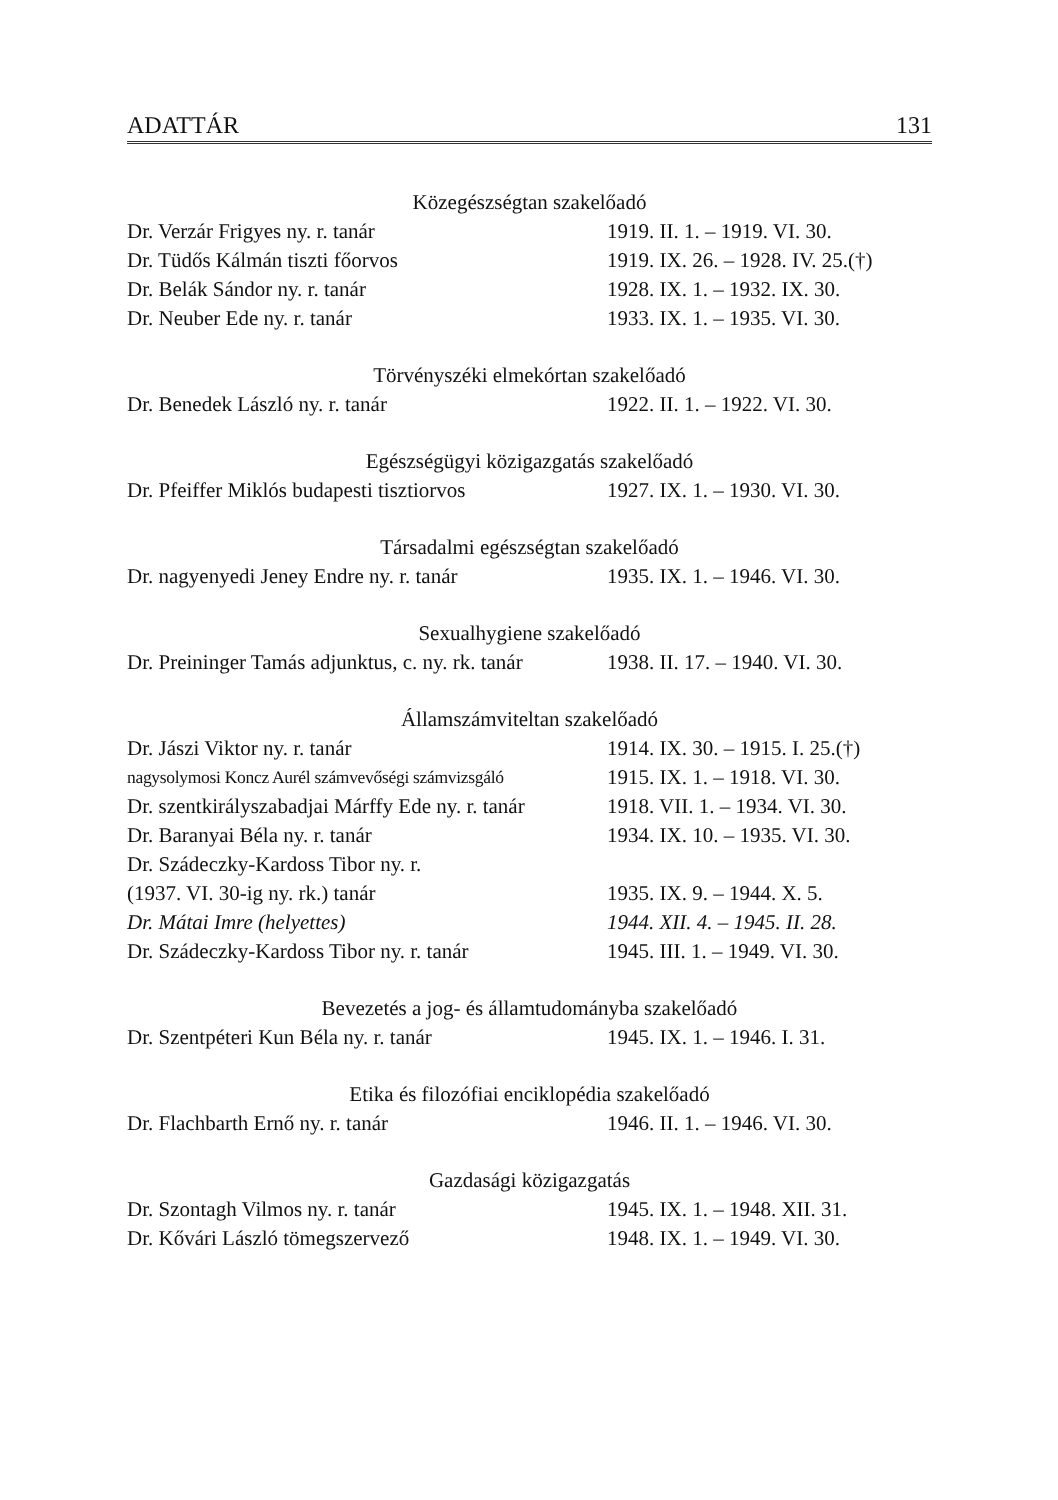ADATTÁR 131
Közegészségtan szakelőadó
| Dr. Verzár Frigyes ny. r. tanár | 1919. II. 1. – 1919. VI. 30. |
| Dr. Tüdős Kálmán tiszti főorvos | 1919. IX. 26. – 1928. IV. 25.(†) |
| Dr. Belák Sándor ny. r. tanár | 1928. IX. 1. – 1932. IX. 30. |
| Dr. Neuber Ede ny. r. tanár | 1933. IX. 1. – 1935. VI. 30. |
Törvényszéki elmekórtan szakelőadó
| Dr. Benedek László ny. r. tanár | 1922. II. 1. – 1922. VI. 30. |
Egészségügyi közigazgatás szakelőadó
| Dr. Pfeiffer Miklós budapesti tisztiorvos | 1927. IX. 1. – 1930. VI. 30. |
Társadalmi egészségtan szakelőadó
| Dr. nagyenyedi Jeney Endre ny. r. tanár | 1935. IX. 1. – 1946. VI. 30. |
Sexualhygiene szakelőadó
| Dr. Preininger Tamás adjunktus, c. ny. rk. tanár | 1938. II. 17. – 1940. VI. 30. |
Államszámviteltan szakelőadó
| Dr. Jászi Viktor ny. r. tanár | 1914. IX. 30. – 1915. I. 25.(†) |
| nagysolymosi Koncz Aurél számvevőségi számvizsgáló | 1915. IX. 1. – 1918. VI. 30. |
| Dr. szentkirályszabadjai Márffy Ede ny. r. tanár | 1918. VII. 1. – 1934. VI. 30. |
| Dr. Baranyai Béla ny. r. tanár | 1934. IX. 10. – 1935. VI. 30. |
| Dr. Szádeczky-Kardoss Tibor ny. r. | |
| (1937. VI. 30-ig ny. rk.) tanár | 1935. IX. 9. – 1944. X. 5. |
| Dr. Mátai Imre (helyettes) | 1944. XII. 4. – 1945. II. 28. |
| Dr. Szádeczky-Kardoss Tibor ny. r. tanár | 1945. III. 1. – 1949. VI. 30. |
Bevezetés a jog- és államtudományba szakelőadó
| Dr. Szentpéteri Kun Béla ny. r. tanár | 1945. IX. 1. – 1946. I. 31. |
Etika és filozófiai enciklopédia szakelőadó
| Dr. Flachbarth Ernő ny. r. tanár | 1946. II. 1. – 1946. VI. 30. |
Gazdasági közigazgatás
| Dr. Szontagh Vilmos ny. r. tanár | 1945. IX. 1. – 1948. XII. 31. |
| Dr. Kővári László tömegszervező | 1948. IX. 1. – 1949. VI. 30. |